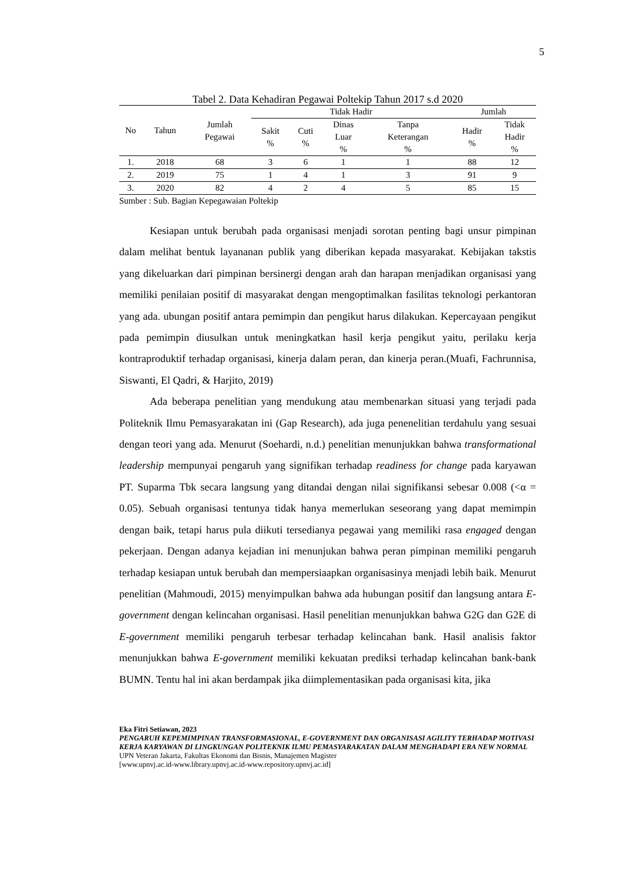5
Tabel 2. Data Kehadiran Pegawai Poltekip Tahun 2017 s.d 2020
| No | Tahun | Jumlah Pegawai | Tidak Hadir | | | | Jumlah | |
| --- | --- | --- | --- | --- | --- | --- | --- | --- |
| | | | Sakit % | Cuti % | Dinas Luar % | Tanpa Keterangan % | Hadir % | Tidak Hadir % |
| 1. | 2018 | 68 | 3 | 6 | 1 | 1 | 88 | 12 |
| 2. | 2019 | 75 | 1 | 4 | 1 | 3 | 91 | 9 |
| 3. | 2020 | 82 | 4 | 2 | 4 | 5 | 85 | 15 |
Sumber : Sub. Bagian Kepegawaian Poltekip
Kesiapan untuk berubah pada organisasi menjadi sorotan penting bagi unsur pimpinan dalam melihat bentuk layananan publik yang diberikan kepada masyarakat. Kebijakan takstis yang dikeluarkan dari pimpinan bersinergi dengan arah dan harapan menjadikan organisasi yang memiliki penilaian positif di masyarakat dengan mengoptimalkan fasilitas teknologi perkantoran yang ada. ubungan positif antara pemimpin dan pengikut harus dilakukan. Kepercayaan pengikut pada pemimpin diusulkan untuk meningkatkan hasil kerja pengikut yaitu, perilaku kerja kontraproduktif terhadap organisasi, kinerja dalam peran, dan kinerja peran.(Muafi, Fachrunnisa, Siswanti, El Qadri, & Harjito, 2019)
Ada beberapa penelitian yang mendukung atau membenarkan situasi yang terjadi pada Politeknik Ilmu Pemasyarakatan ini (Gap Research), ada juga penenelitian terdahulu yang sesuai dengan teori yang ada. Menurut (Soehardi, n.d.) penelitian menunjukkan bahwa transformational leadership mempunyai pengaruh yang signifikan terhadap readiness for change pada karyawan PT. Suparma Tbk secara langsung yang ditandai dengan nilai signifikansi sebesar 0.008 (<α = 0.05). Sebuah organisasi tentunya tidak hanya memerlukan seseorang yang dapat memimpin dengan baik, tetapi harus pula diikuti tersedianya pegawai yang memiliki rasa engaged dengan pekerjaan. Dengan adanya kejadian ini menunjukan bahwa peran pimpinan memiliki pengaruh terhadap kesiapan untuk berubah dan mempersiaapkan organisasinya menjadi lebih baik. Menurut penelitian (Mahmoudi, 2015) menyimpulkan bahwa ada hubungan positif dan langsung antara E-government dengan kelincahan organisasi. Hasil penelitian menunjukkan bahwa G2G dan G2E di E-government memiliki pengaruh terbesar terhadap kelincahan bank. Hasil analisis faktor menunjukkan bahwa E-government memiliki kekuatan prediksi terhadap kelincahan bank-bank BUMN. Tentu hal ini akan berdampak jika diimplementasikan pada organisasi kita, jika
Eka Fitri Setiawan, 2023
PENGARUH KEPEMIMPINAN TRANSFORMASIONAL, E-GOVERNMENT DAN ORGANISASI AGILITY TERHADAP MOTIVASI KERJA KARYAWAN DI LINGKUNGAN POLITEKNIK ILMU PEMASYARAKATAN DALAM MENGHADAPI ERA NEW NORMAL
UPN Veteran Jakarta, Fakultas Ekonomi dan Bisnis, Manajemen Magister
[www.upnvj.ac.id-www.library.upnvj.ac.id-www.repository.upnvj.ac.id]